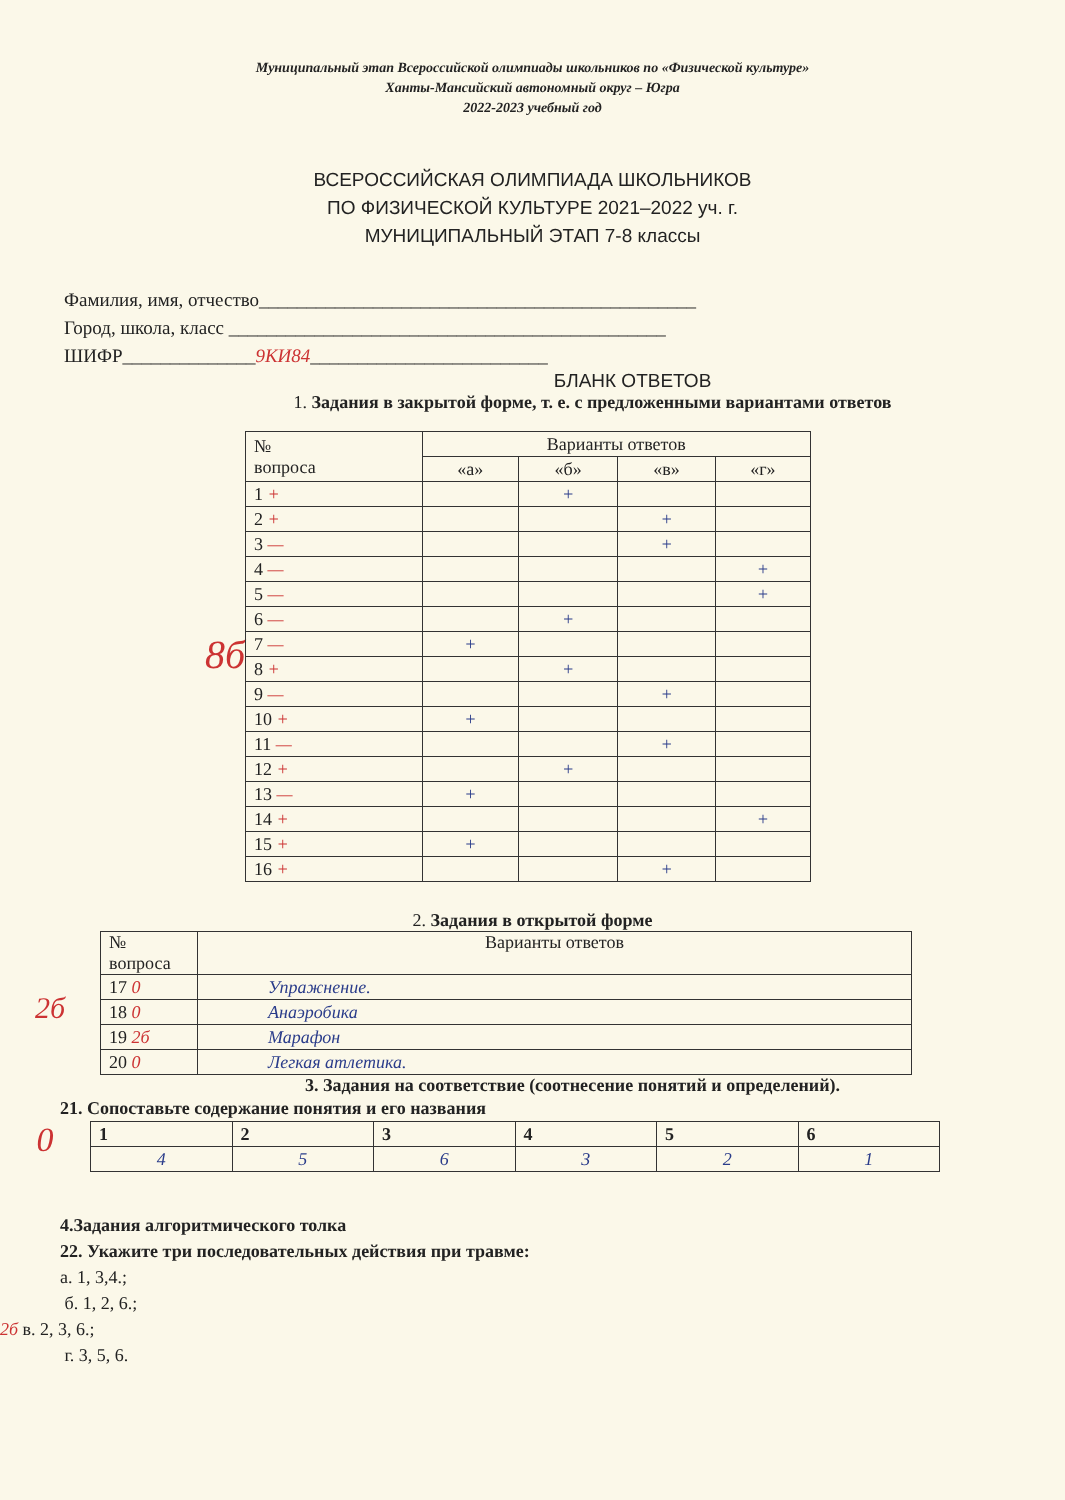Муниципальный этап Всероссийской олимпиады школьников по «Физической культуре»
Ханты-Мансийский автономный округ – Югра
2022-2023 учебный год
ВСЕРОССИЙСКАЯ ОЛИМПИАДА ШКОЛЬНИКОВ
ПО ФИЗИЧЕСКОЙ КУЛЬТУРЕ 2021–2022 уч. г.
МУНИЦИПАЛЬНЫЙ ЭТАП 7-8 классы
Фамилия, имя, отчество______________________________________________
Город, школа, класс ______________________________________________
ШИФР______________9КИ84_________________________
БЛАНК ОТВЕТОВ
1. Задания в закрытой форме, т. е. с предложенными вариантами ответов
8б
| № вопроса | Варианты ответов | | | |
| --- | --- | --- | --- | --- |
| | «а» | «б» | «в» | «г» |
| 1 + | | + | | |
| 2 + | | | + | |
| 3 — | | | + | |
| 4 — | | | | + |
| 5 — | | | | + |
| 6 — | | + | | |
| 7 — | + | | | |
| 8 + | | + | | |
| 9 — | | | + | |
| 10 + | + | | | |
| 11 — | | | + | |
| 12 + | | + | | |
| 13 — | + | | | |
| 14 + | | | | + |
| 15 + | + | | | |
| 16 + | | | + | |
2. Задания в открытой форме
2б
| № вопроса | Варианты ответов |
| --- | --- |
| 17 0 | Упражнение. |
| 18 0 | Анаэробика |
| 19 2б | Марафон |
| 20 0 | Легкая атлетика. |
3. Задания на соответствие (соотнесение понятий и определений).
21. Сопоставьте содержание понятия и его названия
0
| 1 | 2 | 3 | 4 | 5 | 6 |
| 4 | 5 | 6 | 3 | 2 | 1 |
4.Задания алгоритмического толка
22. Укажите три последовательных действия при травме:
а. 1, 3,4.;
б. 1, 2, 6.;
2б в. 2, 3, 6.;
г. 3, 5, 6.